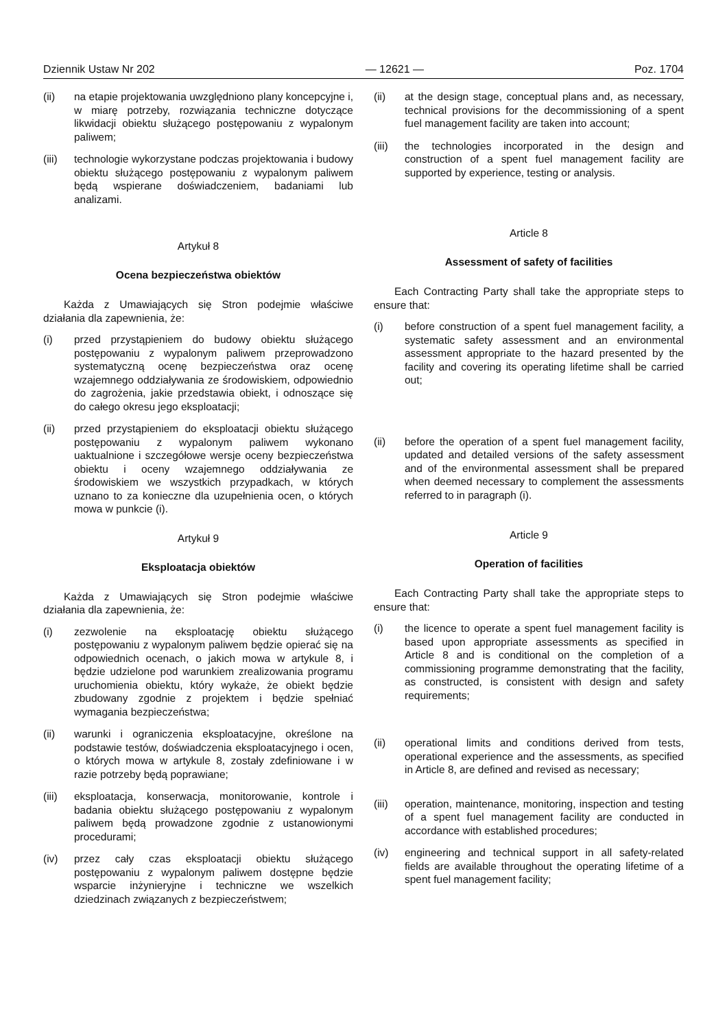Dziennik Ustaw Nr 202 — 12621 — Poz. 1704
(ii) na etapie projektowania uwzględniono plany koncepcyjne i, w miarę potrzeby, rozwiązania techniczne dotyczące likwidacji obiektu służącego postępowaniu z wypalonym paliwem;
(iii) technologie wykorzystane podczas projektowania i budowy obiektu służącego postępowaniu z wypalonym paliwem będą wspierane doświadczeniem, badaniami lub analizami.
Artykuł 8
Ocena bezpieczeństwa obiektów
Każda z Umawiających się Stron podejmie właściwe działania dla zapewnienia, że:
(i) przed przystąpieniem do budowy obiektu służącego postępowaniu z wypalonym paliwem przeprowadzono systematyczną ocenę bezpieczeństwa oraz ocenę wzajemnego oddziaływania ze środowiskiem, odpowiednio do zagrożenia, jakie przedstawia obiekt, i odnoszące się do całego okresu jego eksploatacji;
(ii) przed przystąpieniem do eksploatacji obiektu służącego postępowaniu z wypalonym paliwem wykonano uaktualnione i szczegółowe wersje oceny bezpieczeństwa obiektu i oceny wzajemnego oddziaływania ze środowiskiem we wszystkich przypadkach, w których uznano to za konieczne dla uzupełnienia ocen, o których mowa w punkcie (i).
Artykuł 9
Eksploatacja obiektów
Każda z Umawiających się Stron podejmie właściwe działania dla zapewnienia, że:
(i) zezwolenie na eksploatację obiektu służącego postępowaniu z wypalonym paliwem będzie opierać się na odpowiednich ocenach, o jakich mowa w artykule 8, i będzie udzielone pod warunkiem zrealizowania programu uruchomienia obiektu, który wykaże, że obiekt będzie zbudowany zgodnie z projektem i będzie spełniać wymagania bezpieczeństwa;
(ii) warunki i ograniczenia eksploatacyjne, określone na podstawie testów, doświadczenia eksploatacyjnego i ocen, o których mowa w artykule 8, zostały zdefiniowane i w razie potrzeby będą poprawiane;
(iii) eksploatacja, konserwacja, monitorowanie, kontrole i badania obiektu służącego postępowaniu z wypalonym paliwem będą prowadzone zgodnie z ustanowionymi procedurami;
(iv) przez cały czas eksploatacji obiektu służącego postępowaniu z wypalonym paliwem dostępne będzie wsparcie inżynieryjne i techniczne we wszelkich dziedzinach związanych z bezpieczeństwem;
(ii) at the design stage, conceptual plans and, as necessary, technical provisions for the decommissioning of a spent fuel management facility are taken into account;
(iii) the technologies incorporated in the design and construction of a spent fuel management facility are supported by experience, testing or analysis.
Article 8
Assessment of safety of facilities
Each Contracting Party shall take the appropriate steps to ensure that:
(i) before construction of a spent fuel management facility, a systematic safety assessment and an environmental assessment appropriate to the hazard presented by the facility and covering its operating lifetime shall be carried out;
(ii) before the operation of a spent fuel management facility, updated and detailed versions of the safety assessment and of the environmental assessment shall be prepared when deemed necessary to complement the assessments referred to in paragraph (i).
Article 9
Operation of facilities
Each Contracting Party shall take the appropriate steps to ensure that:
(i) the licence to operate a spent fuel management facility is based upon appropriate assessments as specified in Article 8 and is conditional on the completion of a commissioning programme demonstrating that the facility, as constructed, is consistent with design and safety requirements;
(ii) operational limits and conditions derived from tests, operational experience and the assessments, as specified in Article 8, are defined and revised as necessary;
(iii) operation, maintenance, monitoring, inspection and testing of a spent fuel management facility are conducted in accordance with established procedures;
(iv) engineering and technical support in all safety-related fields are available throughout the operating lifetime of a spent fuel management facility;